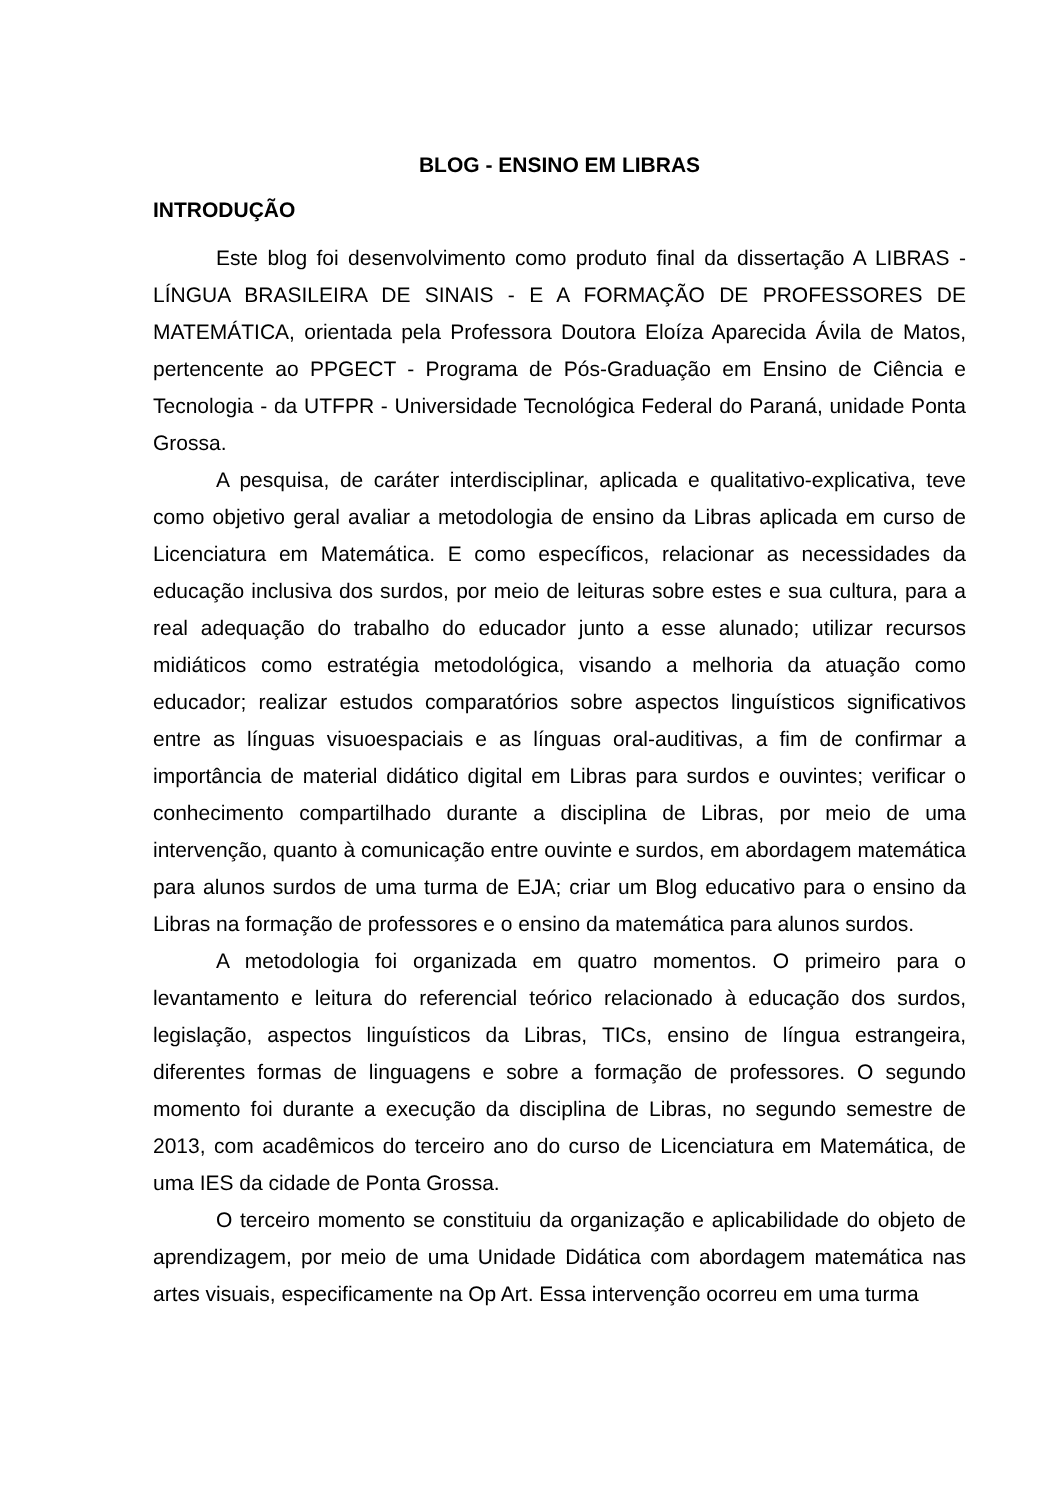BLOG - ENSINO EM LIBRAS
INTRODUÇÃO
Este blog foi desenvolvimento como produto final da dissertação A LIBRAS - LÍNGUA BRASILEIRA DE SINAIS - E A FORMAÇÃO DE PROFESSORES DE MATEMÁTICA, orientada pela Professora Doutora Eloíza Aparecida Ávila de Matos, pertencente ao PPGECT - Programa de Pós-Graduação em Ensino de Ciência e Tecnologia - da UTFPR - Universidade Tecnológica Federal do Paraná, unidade Ponta Grossa.
A pesquisa, de caráter interdisciplinar, aplicada e qualitativo-explicativa, teve como objetivo geral avaliar a metodologia de ensino da Libras aplicada em curso de Licenciatura em Matemática. E como específicos, relacionar as necessidades da educação inclusiva dos surdos, por meio de leituras sobre estes e sua cultura, para a real adequação do trabalho do educador junto a esse alunado; utilizar recursos midiáticos como estratégia metodológica, visando a melhoria da atuação como educador; realizar estudos comparatórios sobre aspectos linguísticos significativos entre as línguas visuoespaciais e as línguas oral-auditivas, a fim de confirmar a importância de material didático digital em Libras para surdos e ouvintes; verificar o conhecimento compartilhado durante a disciplina de Libras, por meio de uma intervenção, quanto à comunicação entre ouvinte e surdos, em abordagem matemática para alunos surdos de uma turma de EJA; criar um Blog educativo para o ensino da Libras na formação de professores e o ensino da matemática para alunos surdos.
A metodologia foi organizada em quatro momentos. O primeiro para o levantamento e leitura do referencial teórico relacionado à educação dos surdos, legislação, aspectos linguísticos da Libras, TICs, ensino de língua estrangeira, diferentes formas de linguagens e sobre a formação de professores. O segundo momento foi durante a execução da disciplina de Libras, no segundo semestre de 2013, com acadêmicos do terceiro ano do curso de Licenciatura em Matemática, de uma IES da cidade de Ponta Grossa.
O terceiro momento se constituiu da organização e aplicabilidade do objeto de aprendizagem, por meio de uma Unidade Didática com abordagem matemática nas artes visuais, especificamente na Op Art. Essa intervenção ocorreu em uma turma